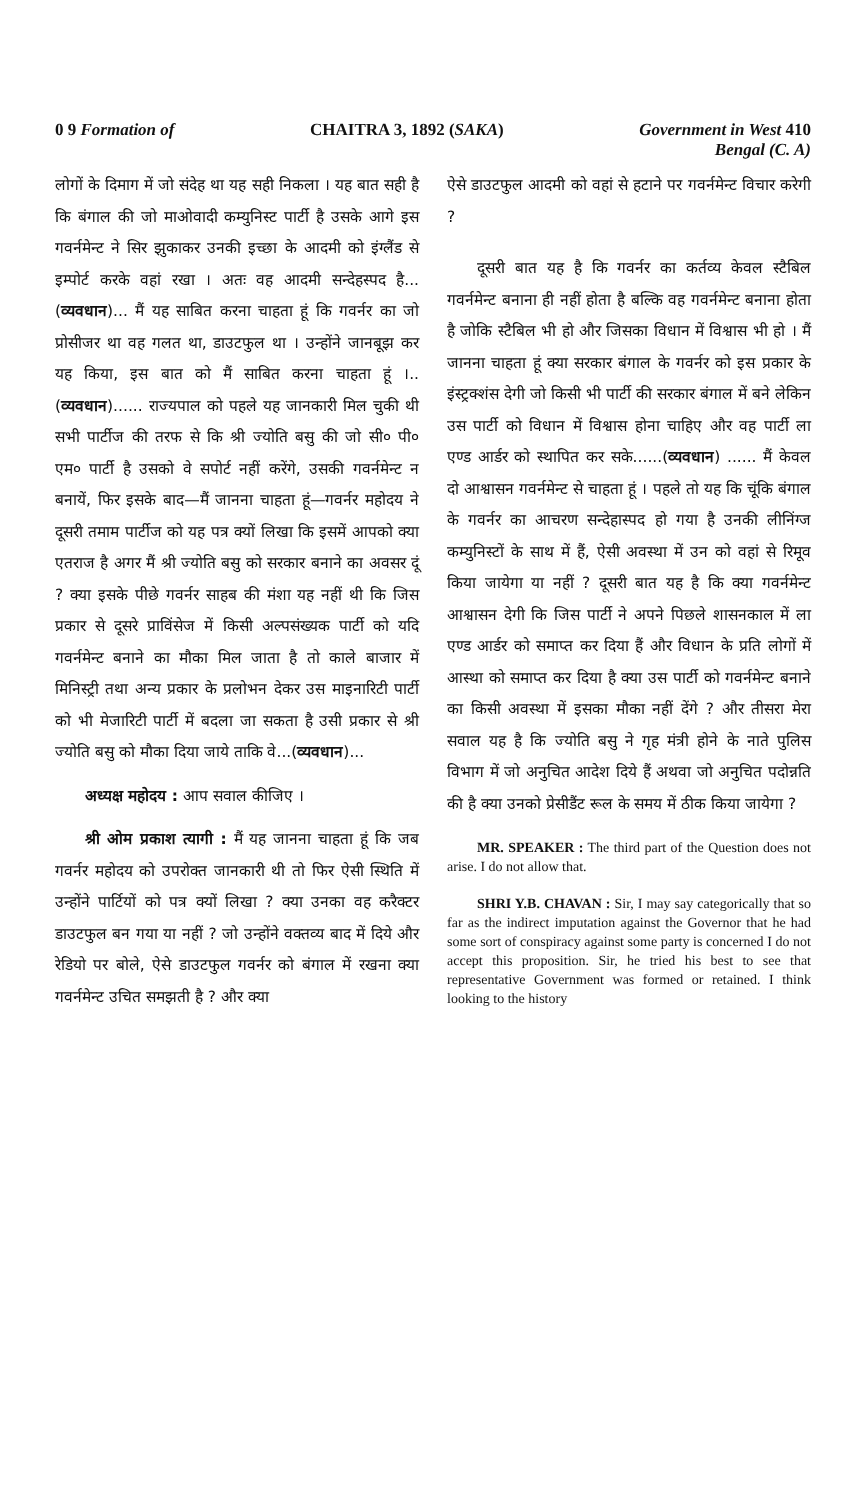0 9 Formation of CHAITRA 3, 1892 (SAKA) Government in West 410
Bengal (C. A)
लोगों के दिमाग में जो संदेह था यह सही निकला । यह बात सही है कि बंगाल की जो माओवादी कम्युनिस्ट पार्टी है उसके आगे इस गवर्नमेन्ट ने सिर झुकाकर उनकी इच्छा के आदमी को इंग्लैंड से इम्पोर्ट करके वहां रखा । अतः वह आदमी सन्देहस्पद है...(व्यवधान)... मैं यह साबित करना चाहता हूं कि गवर्नर का जो प्रोसीजर था वह गलत था, डाउटफुल था । उन्होंने जानबूझ कर यह किया, इस बात को मैं साबित करना चाहता हूं ।.. (व्यवधान)...... राज्यपाल को पहले यह जानकारी मिल चुकी थी सभी पार्टीज की तरफ से कि श्री ज्योति बसु की जो सी० पी० एम० पार्टी है उसको वे सपोर्ट नहीं करेंगे, उसकी गवर्नमेन्ट न बनायें, फिर इसके बाद—मैं जानना चाहता हूं—गवर्नर महोदय ने दूसरी तमाम पार्टीज को यह पत्र क्यों लिखा कि इसमें आपको क्या एतराज है अगर मैं श्री ज्योति बसु को सरकार बनाने का अवसर दूं ? क्या इसके पीछे गवर्नर साहब की मंशा यह नहीं थी कि जिस प्रकार से दूसरे प्राविंसेज में किसी अल्पसंख्यक पार्टी को यदि गवर्नमेन्ट बनाने का मौका मिल जाता है तो काले बाजार में मिनिस्ट्री तथा अन्य प्रकार के प्रलोभन देकर उस माइनारिटी पार्टी को भी मेजारिटी पार्टी में बदला जा सकता है उसी प्रकार से श्री ज्योति बसु को मौका दिया जाये ताकि वे...(व्यवधान)...
अध्यक्ष महोदय : आप सवाल कीजिए ।
श्री ओम प्रकाश त्यागी : मैं यह जानना चाहता हूं कि जब गवर्नर महोदय को उपरोक्त जानकारी थी तो फिर ऐसी स्थिति में उन्होंने पार्टियों को पत्र क्यों लिखा ? क्या उनका वह करैक्टर डाउटफुल बन गया या नहीं ? जो उन्होंने वक्तव्य बाद में दिये और रेडियो पर बोले, ऐसे डाउटफुल गवर्नर को बंगाल में रखना क्या गवर्नमेन्ट उचित समझती है ? और क्या
ऐसे डाउटफुल आदमी को वहां से हटाने पर गवर्नमेन्ट विचार करेगी ?
दूसरी बात यह है कि गवर्नर का कर्तव्य केवल स्टैबिल गवर्नमेन्ट बनाना ही नहीं होता है बल्कि वह गवर्नमेन्ट बनाना होता है जोकि स्टैबिल भी हो और जिसका विधान में विश्वास भी हो । मैं जानना चाहता हूं क्या सरकार बंगाल के गवर्नर को इस प्रकार के इंस्ट्रक्शंस देगी जो किसी भी पार्टी की सरकार बंगाल में बने लेकिन उस पार्टी को विधान में विश्वास होना चाहिए और वह पार्टी ला एण्ड आर्डर को स्थापित कर सके......(व्यवधान) ...... मैं केवल दो आश्वासन गवर्नमेन्ट से चाहता हूं । पहले तो यह कि चूंकि बंगाल के गवर्नर का आचरण सन्देहास्पद हो गया है उनकी लीनिंग्ज कम्युनिस्टों के साथ में हैं, ऐसी अवस्था में उन को वहां से रिमूव किया जायेगा या नहीं ? दूसरी बात यह है कि क्या गवर्नमेन्ट आश्वासन देगी कि जिस पार्टी ने अपने पिछले शासनकाल में ला एण्ड आर्डर को समाप्त कर दिया हैं और विधान के प्रति लोगों में आस्था को समाप्त कर दिया है क्या उस पार्टी को गवर्नमेन्ट बनाने का किसी अवस्था में इसका मौका नहीं देंगे ? और तीसरा मेरा सवाल यह है कि ज्योति बसु ने गृह मंत्री होने के नाते पुलिस विभाग में जो अनुचित आदेश दिये हैं अथवा जो अनुचित पदोन्नति की है क्या उनको प्रेसीडैंट रूल के समय में ठीक किया जायेगा ?
MR. SPEAKER : The third part of the Question does not arise. I do not allow that.
SHRI Y.B. CHAVAN : Sir, I may say categorically that so far as the indirect imputation against the Governor that he had some sort of conspiracy against some party is concerned I do not accept this proposition. Sir, he tried his best to see that representative Government was formed or retained. I think looking to the history